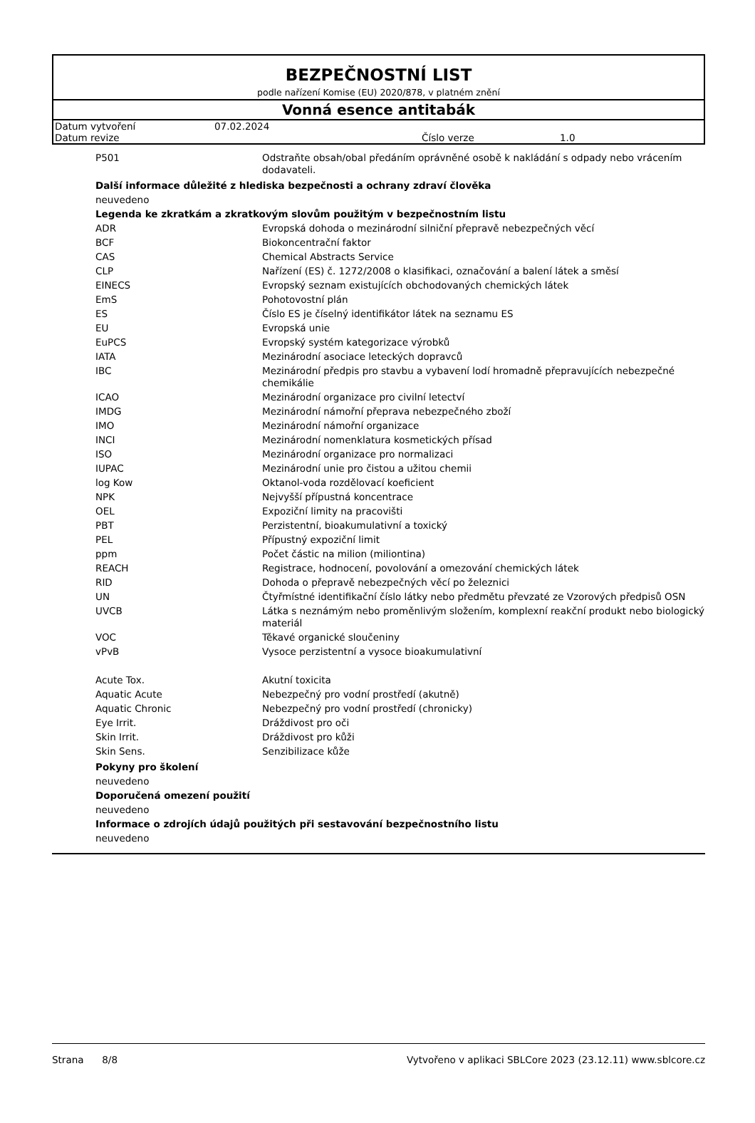BEZPEČNOSTNÍ LIST
podle nařízení Komise (EU) 2020/878, v platném znění
Vonná esence antitabák
| Datum vytvoření | 07.02.2024 | | |
| Datum revize | | Číslo verze | 1.0 |
| P501 | Odstraňte obsah/obal předáním oprávněné osobě k nakládání s odpady nebo vrácením dodavateli. |
Další informace důležité z hlediska bezpečnosti a ochrany zdraví člověka
neuvedeno
Legenda ke zkratkám a zkratkovým slovům použitým v bezpečnostním listu
| ADR | Evropská dohoda o mezinárodní silniční přepravě nebezpečných věcí |
| BCF | Biokoncentrační faktor |
| CAS | Chemical Abstracts Service |
| CLP | Nařízení (ES) č. 1272/2008 o klasifikaci, označování a balení látek a směsí |
| EINECS | Evropský seznam existujících obchodovaných chemických látek |
| EmS | Pohotovostní plán |
| ES | Číslo ES je číselný identifikátor látek na seznamu ES |
| EU | Evropská unie |
| EuPCS | Evropský systém kategorizace výrobků |
| IATA | Mezinárodní asociace leteckých dopravců |
| IBC | Mezinárodní předpis pro stavbu a vybavení lodí hromadně přepravujících nebezpečné chemikálie |
| ICAO | Mezinárodní organizace pro civilní letectví |
| IMDG | Mezinárodní námořní přeprava nebezpečného zboží |
| IMO | Mezinárodní námořní organizace |
| INCI | Mezinárodní nomenklatura kosmetických přísad |
| ISO | Mezinárodní organizace pro normalizaci |
| IUPAC | Mezinárodní unie pro čistou a užitou chemii |
| log Kow | Oktanol-voda rozdělovací koeficient |
| NPK | Nejvyšší přípustná koncentrace |
| OEL | Expoziční limity na pracovišti |
| PBT | Perzistentní, bioakumulativní a toxický |
| PEL | Přípustný expoziční limit |
| ppm | Počet částic na milion (miliontina) |
| REACH | Registrace, hodnocení, povolování a omezování chemických látek |
| RID | Dohoda o přepravě nebezpečných věcí po železnici |
| UN | Čtyřmístné identifikační číslo látky nebo předmětu převzaté ze Vzorových předpisů OSN |
| UVCB | Látka s neznámým nebo proměnlivým složením, komplexní reakční produkt nebo biologický materiál |
| VOC | Těkavé organické sloučeniny |
| vPvB | Vysoce perzistentní a vysoce bioakumulativní |
| Acute Tox. | Akutní toxicita |
| Aquatic Acute | Nebezpečný pro vodní prostředí (akutně) |
| Aquatic Chronic | Nebezpečný pro vodní prostředí (chronicky) |
| Eye Irrit. | Dráždivost pro oči |
| Skin Irrit. | Dráždivost pro kůži |
| Skin Sens. | Senzibilizace kůže |
Pokyny pro školení
neuvedeno
Doporučená omezení použití
neuvedeno
Informace o zdrojích údajů použitých při sestavování bezpečnostního listu
neuvedeno
Strana 8/8 Vytvořeno v aplikaci SBLCore 2023 (23.12.11) www.sblcore.cz